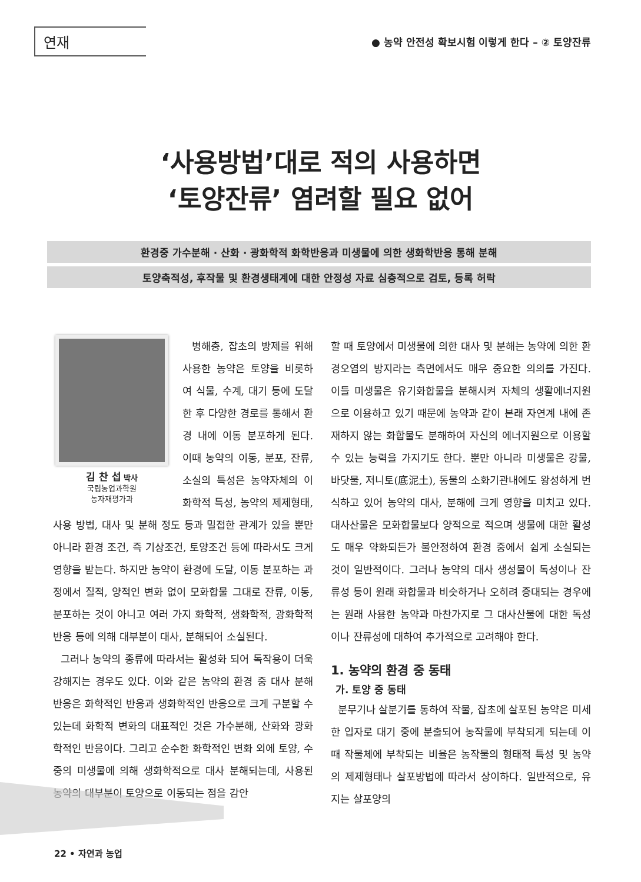연재
● 농약 안전성 확보시험 이렇게 한다 – ② 토양잔류
‘사용방법’대로 적의 사용하면
‘토양잔류’ 염려할 필요 없어
환경중 가수분해 · 산화 · 광화학적 화학반응과 미생물에 의한 생화학반응 통해 분해
토양축적성, 후작물 및 환경생태계에 대한 안정성 자료 심층적으로 검토, 등록 허락
김 찬 섭 박사
국립농업과학원
농자재평가과
병해충, 잡초의 방제를 위해 사용한 농약은 토양을 비롯하여 식물, 수계, 대기 등에 도달한 후 다양한 경로를 통해서 환경 내에 이동 분포하게 된다. 이때 농약의 이동, 분포, 잔류, 소실의 특성은 농약자체의 이화학적 특성, 농약의 제제형태, 사용 방법, 대사 및 분해 정도 등과 밀접한 관계가 있을 뿐만 아니라 환경 조건, 즉 기상조건, 토양조건 등에 따라서도 크게 영향을 받는다. 하지만 농약이 환경에 도달, 이동 분포하는 과정에서 질적, 양적인 변화 없이 모화합물 그대로 잔류, 이동, 분포하는 것이 아니고 여러 가지 화학적, 생화학적, 광화학적 반응 등에 의해 대부분이 대사, 분해되어 소실된다.
그러나 농약의 종류에 따라서는 활성화 되어 독작용이 더욱 강해지는 경우도 있다. 이와 같은 농약의 환경 중 대사 분해 반응은 화학적인 반응과 생화학적인 반응으로 크게 구분할 수 있는데 화학적 변화의 대표적인 것은 가수분해, 산화와 광화학적인 반응이다. 그리고 순수한 화학적인 변화 외에 토양, 수중의 미생물에 의해 생화학적으로 대사 분해되는데, 사용된 농약의 대부분이 토양으로 이동되는 점을 감안
할 때 토양에서 미생물에 의한 대사 및 분해는 농약에 의한 환경오염의 방지라는 측면에서도 매우 중요한 의의를 가진다. 이들 미생물은 유기화합물을 분해시켜 자체의 생활에너지원으로 이용하고 있기 때문에 농약과 같이 본래 자연계 내에 존재하지 않는 화합물도 분해하여 자신의 에너지원으로 이용할 수 있는 능력을 가지기도 한다. 뿐만 아니라 미생물은 강물, 바닷물, 저니토(底泥土), 동물의 소화기관내에도 왕성하게 번식하고 있어 농약의 대사, 분해에 크게 영향을 미치고 있다. 대사산물은 모화합물보다 양적으로 적으며 생물에 대한 활성도 매우 약화되든가 불안정하여 환경 중에서 쉽게 소실되는 것이 일반적이다. 그러나 농약의 대사 생성물이 독성이나 잔류성 등이 원래 화합물과 비슷하거나 오히려 증대되는 경우에는 원래 사용한 농약과 마찬가지로 그 대사산물에 대한 독성이나 잔류성에 대하여 추가적으로 고려해야 한다.
1. 농약의 환경 중 동태
가. 토양 중 동태
분무기나 살분기를 통하여 작물, 잡초에 살포된 농약은 미세한 입자로 대기 중에 분출되어 농작물에 부착되게 되는데 이 때 작물체에 부착되는 비율은 농작물의 형태적 특성 및 농약의 제제형태나 살포방법에 따라서 상이하다. 일반적으로, 유지는 살포양의
22 • 자연과 농업